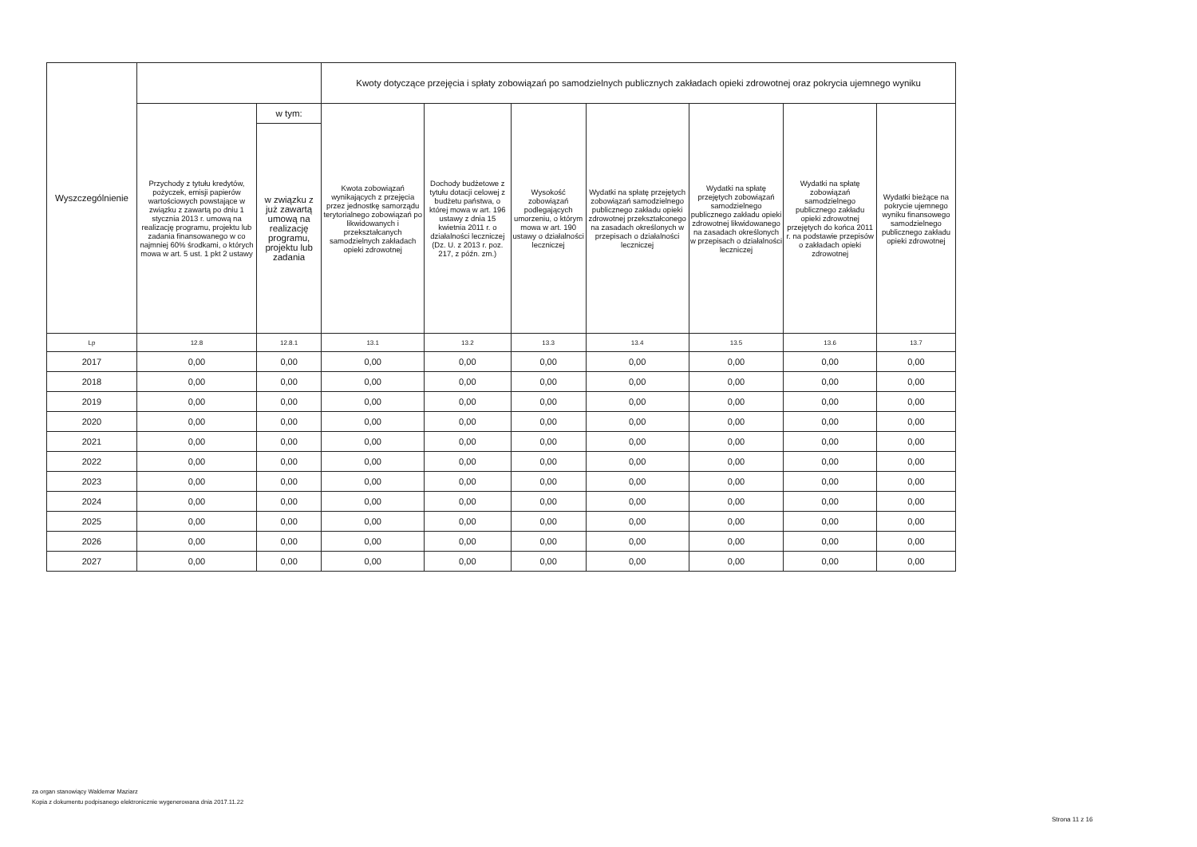| Wyszczególnienie | | | Kwoty dotyczące przejęcia i spłaty zobowiązań po samodzielnych publicznych zakładach opieki zdrowotnej oraz pokrycia ujemnego wyniku | | | | | | |
| --- | --- | --- | --- | --- | --- | --- | --- | --- | --- |
| | Przychody z tytułu kredytów, pożyczek, emisji papierów wartościowych powstające w związku z zawartą po dniu 1 stycznia 2013 r. umową na realizację programu, projektu lub zadania finansowanego w co najmniej 60% środkami, o których mowa w art. 5 ust. 1 pkt 2 ustawy | w tym: | Kwota zobowiązań wynikających z przejęcia przez jednostkę samorządu terytorialnego zobowiązań po likwidowanych i przekształcanych samodzielnych zakładach opieki zdrowotnej | Dochody budżetowe z tytułu dotacji celowej z budżetu państwa, o której mowa w art. 196 ustawy z dnia 15 kwietnia 2011 r. o działalności leczniczej (Dz. U. z 2013 r. poz. 217, z późn. zm.) | Wysokość zobowiązań podlegających umorzeniu, o którym mowa w art. 190 ustawy o działalności leczniczej | Wydatki na spłatę przejętych zobowiązań samodzielnego publicznego zakładu opieki zdrowotnej przekształconego na zasadach określonych w przepisach o działalności leczniczej | Wydatki na spłatę przejętych zobowiązań samodzielnego publicznego zakładu opieki zdrowotnej likwidowanego na zasadach określonych w przepisach o działalności leczniczej | Wydatki na spłatę zobowiązań samodzielnego publicznego zakładu opieki zdrowotnej przejętych do końca 2011 r. na podstawie przepisów o zakładach opieki zdrowotnej | Wydatki bieżące na pokrycie ujemnego wyniku finansowego samodzielnego publicznego zakładu opieki zdrowotnej |
| | | w związku z już zawartą umową na realizację programu, projektu lub zadania | | | | | | | |
| Lp | 12.8 | 12.8.1 | 13.1 | 13.2 | 13.3 | 13.4 | 13.5 | 13.6 | 13.7 |
| 2017 | 0,00 | 0,00 | 0,00 | 0,00 | 0,00 | 0,00 | 0,00 | 0,00 | 0,00 |
| 2018 | 0,00 | 0,00 | 0,00 | 0,00 | 0,00 | 0,00 | 0,00 | 0,00 | 0,00 |
| 2019 | 0,00 | 0,00 | 0,00 | 0,00 | 0,00 | 0,00 | 0,00 | 0,00 | 0,00 |
| 2020 | 0,00 | 0,00 | 0,00 | 0,00 | 0,00 | 0,00 | 0,00 | 0,00 | 0,00 |
| 2021 | 0,00 | 0,00 | 0,00 | 0,00 | 0,00 | 0,00 | 0,00 | 0,00 | 0,00 |
| 2022 | 0,00 | 0,00 | 0,00 | 0,00 | 0,00 | 0,00 | 0,00 | 0,00 | 0,00 |
| 2023 | 0,00 | 0,00 | 0,00 | 0,00 | 0,00 | 0,00 | 0,00 | 0,00 | 0,00 |
| 2024 | 0,00 | 0,00 | 0,00 | 0,00 | 0,00 | 0,00 | 0,00 | 0,00 | 0,00 |
| 2025 | 0,00 | 0,00 | 0,00 | 0,00 | 0,00 | 0,00 | 0,00 | 0,00 | 0,00 |
| 2026 | 0,00 | 0,00 | 0,00 | 0,00 | 0,00 | 0,00 | 0,00 | 0,00 | 0,00 |
| 2027 | 0,00 | 0,00 | 0,00 | 0,00 | 0,00 | 0,00 | 0,00 | 0,00 | 0,00 |
za organ stanowiący Waldemar Maziarz
Kopia z dokumentu podpisanego elektronicznie wygenerowana dnia 2017.11.22
Strona 11 z 16